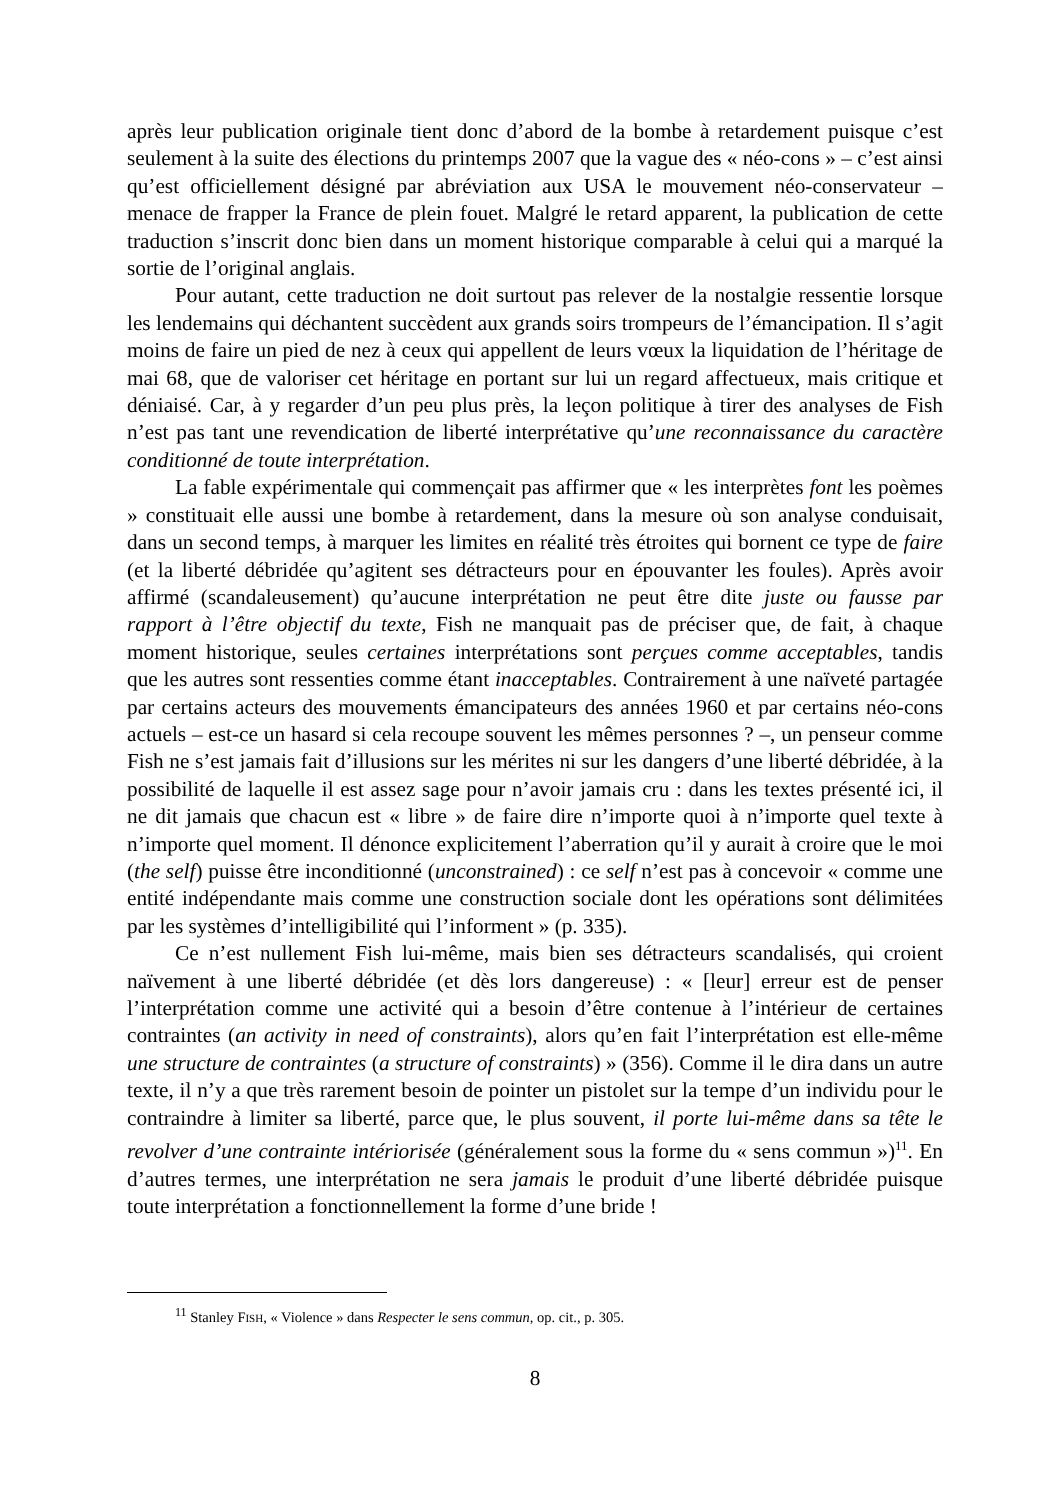après leur publication originale tient donc d’abord de la bombe à retardement puisque c’est seulement à la suite des élections du printemps 2007 que la vague des « néo-cons » – c’est ainsi qu’est officiellement désigné par abréviation aux USA le mouvement néo-conservateur – menace de frapper la France de plein fouet. Malgré le retard apparent, la publication de cette traduction s’inscrit donc bien dans un moment historique comparable à celui qui a marqué la sortie de l’original anglais.
Pour autant, cette traduction ne doit surtout pas relever de la nostalgie ressentie lorsque les lendemains qui déchantent succèdent aux grands soirs trompeurs de l’émancipation. Il s’agit moins de faire un pied de nez à ceux qui appellent de leurs vœux la liquidation de l’héritage de mai 68, que de valoriser cet héritage en portant sur lui un regard affectueux, mais critique et déniaisé. Car, à y regarder d’un peu plus près, la leçon politique à tirer des analyses de Fish n’est pas tant une revendication de liberté interprétative qu’une reconnaissance du caractère conditionné de toute interprétation.
La fable expérimentale qui commençait pas affirmer que « les interprètes font les poèmes » constituait elle aussi une bombe à retardement, dans la mesure où son analyse conduisait, dans un second temps, à marquer les limites en réalité très étroites qui bornent ce type de faire (et la liberté débridée qu’agitent ses détracteurs pour en épouvanter les foules). Après avoir affirmé (scandaleusement) qu’aucune interprétation ne peut être dite juste ou fausse par rapport à l’être objectif du texte, Fish ne manquait pas de préciser que, de fait, à chaque moment historique, seules certaines interprétations sont perçues comme acceptables, tandis que les autres sont ressenties comme étant inacceptables. Contrairement à une naïveté partagée par certains acteurs des mouvements émancipateurs des années 1960 et par certains néo-cons actuels – est-ce un hasard si cela recoupe souvent les mêmes personnes ? –, un penseur comme Fish ne s’est jamais fait d’illusions sur les mérites ni sur les dangers d’une liberté débridée, à la possibilité de laquelle il est assez sage pour n’avoir jamais cru : dans les textes présenté ici, il ne dit jamais que chacun est « libre » de faire dire n’importe quoi à n’importe quel texte à n’importe quel moment. Il dénonce explicitement l’aberration qu’il y aurait à croire que le moi (the self) puisse être inconditionné (unconstrained) : ce self n’est pas à concevoir « comme une entité indépendante mais comme une construction sociale dont les opérations sont délimitées par les systèmes d’intelligibilité qui l’informent » (p. 335).
Ce n’est nullement Fish lui-même, mais bien ses détracteurs scandalisés, qui croient naïvement à une liberté débridée (et dès lors dangereuse) : « [leur] erreur est de penser l’interprétation comme une activité qui a besoin d’être contenue à l’intérieur de certaines contraintes (an activity in need of constraints), alors qu’en fait l’interprétation est elle-même une structure de contraintes (a structure of constraints) » (356). Comme il le dira dans un autre texte, il n’y a que très rarement besoin de pointer un pistolet sur la tempe d’un individu pour le contraindre à limiter sa liberté, parce que, le plus souvent, il porte lui-même dans sa tête le revolver d’une contrainte intériorisée (généralement sous la forme du « sens commun »)<sup>11</sup>. En d’autres termes, une interprétation ne sera jamais le produit d’une liberté débridée puisque toute interprétation a fonctionnellement la forme d’une bride !
<sup>11</sup> Stanley FISH, « Violence » dans Respecter le sens commun, op. cit., p. 305.
8